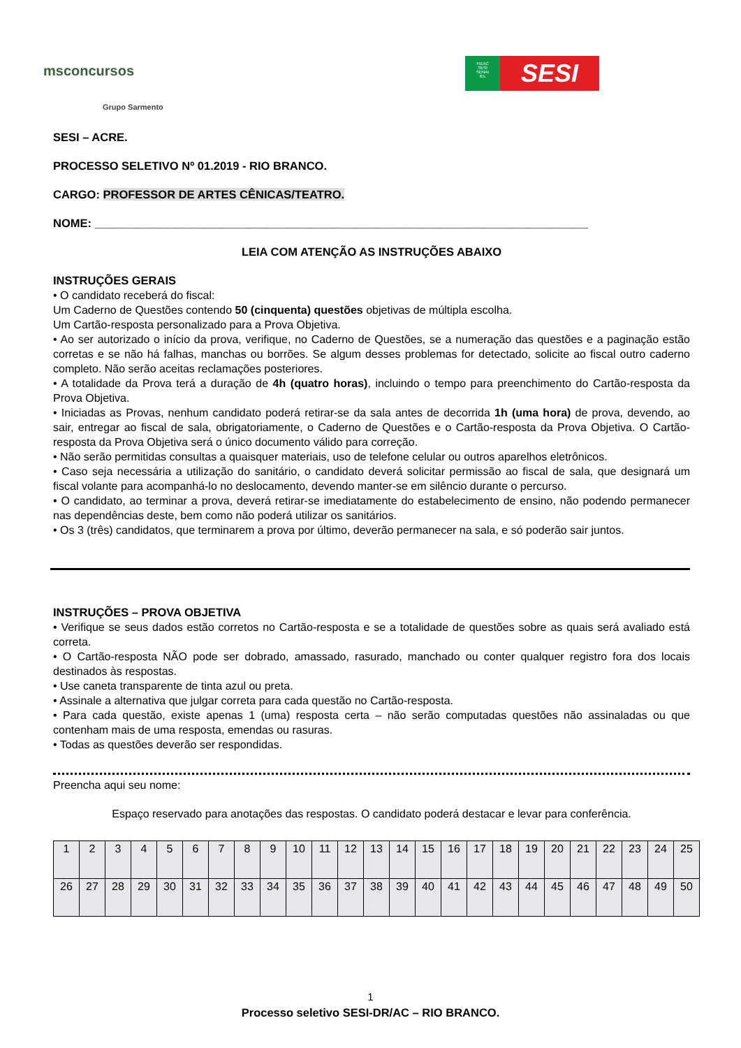msconcursos
Grupo Sarmento
FIEAC
SESI
SENAI
IEL
SESI
SESI – ACRE.
PROCESSO SELETIVO Nº 01.2019 - RIO BRANCO.
CARGO: PROFESSOR DE ARTES CÊNICAS/TEATRO.
NOME: _____________________________________________________________________________
LEIA COM ATENÇÃO AS INSTRUÇÕES ABAIXO
INSTRUÇÕES GERAIS
• O candidato receberá do fiscal:
Um Caderno de Questões contendo 50 (cinquenta) questões objetivas de múltipla escolha.
Um Cartão-resposta personalizado para a Prova Objetiva.
• Ao ser autorizado o início da prova, verifique, no Caderno de Questões, se a numeração das questões e a paginação estão corretas e se não há falhas, manchas ou borrões. Se algum desses problemas for detectado, solicite ao fiscal outro caderno completo. Não serão aceitas reclamações posteriores.
• A totalidade da Prova terá a duração de 4h (quatro horas), incluindo o tempo para preenchimento do Cartão-resposta da Prova Objetiva.
• Iniciadas as Provas, nenhum candidato poderá retirar-se da sala antes de decorrida 1h (uma hora) de prova, devendo, ao sair, entregar ao fiscal de sala, obrigatoriamente, o Caderno de Questões e o Cartão-resposta da Prova Objetiva. O Cartão-resposta da Prova Objetiva será o único documento válido para correção.
• Não serão permitidas consultas a quaisquer materiais, uso de telefone celular ou outros aparelhos eletrônicos.
• Caso seja necessária a utilização do sanitário, o candidato deverá solicitar permissão ao fiscal de sala, que designará um fiscal volante para acompanhá-lo no deslocamento, devendo manter-se em silêncio durante o percurso.
• O candidato, ao terminar a prova, deverá retirar-se imediatamente do estabelecimento de ensino, não podendo permanecer nas dependências deste, bem como não poderá utilizar os sanitários.
• Os 3 (três) candidatos, que terminarem a prova por último, deverão permanecer na sala, e só poderão sair juntos.
INSTRUÇÕES – PROVA OBJETIVA
• Verifique se seus dados estão corretos no Cartão-resposta e se a totalidade de questões sobre as quais será avaliado está correta.
• O Cartão-resposta NÃO pode ser dobrado, amassado, rasurado, manchado ou conter qualquer registro fora dos locais destinados às respostas.
• Use caneta transparente de tinta azul ou preta.
• Assinale a alternativa que julgar correta para cada questão no Cartão-resposta.
• Para cada questão, existe apenas 1 (uma) resposta certa – não serão computadas questões não assinaladas ou que contenham mais de uma resposta, emendas ou rasuras.
• Todas as questões deverão ser respondidas.
Preencha aqui seu nome:
Espaço reservado para anotações das respostas. O candidato poderá destacar e levar para conferência.
| 1 | 2 | 3 | 4 | 5 | 6 | 7 | 8 | 9 | 10 | 11 | 12 | 13 | 14 | 15 | 16 | 17 | 18 | 19 | 20 | 21 | 22 | 23 | 24 | 25 |
| 26 | 27 | 28 | 29 | 30 | 31 | 32 | 33 | 34 | 35 | 36 | 37 | 38 | 39 | 40 | 41 | 42 | 43 | 44 | 45 | 46 | 47 | 48 | 49 | 50 |
1
Processo seletivo SESI-DR/AC – RIO BRANCO.